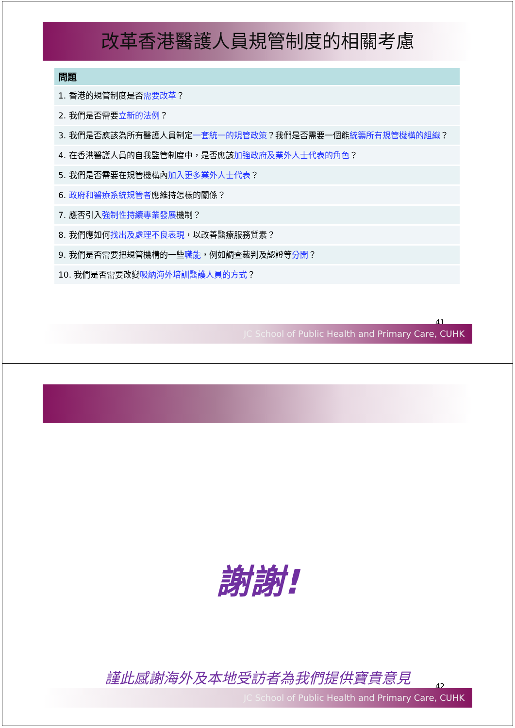改革香港醫護人員規管制度的相關考慮
| 問題 |
| --- |
| 1. 香港的規管制度是否 需要改革 ？ |
| 2. 我們是否需要 立新的法例 ？ |
| 3. 我們是否應該為所有醫護人員制定 一套統一的規管政策 ？我們是否需要一個能 統籌所有規管機構的組織 ？ |
| 4. 在香港醫護人員的自我監管制度中，是否應該 加強政府及業外人士代表的角色 ？ |
| 5. 我們是否需要在規管機構內 加入更多業外人士代表 ？ |
| 6. 政府和醫療系統規管者 應維持怎樣的關係？ |
| 7. 應否引入 強制性持續專業發展 機制？ |
| 8. 我們應如何 找出及處理不良表現 ，以改善醫療服務質素？ |
| 9. 我們是否需要把規管機構的一些 職能 ，例如調查裁判及認證等 分開 ？ |
| 10. 我們是否需要改變 吸納海外培訓醫護人員的方式 ？ |
41
JC School of Public Health and Primary Care, CUHK
謝謝!
謹此感謝海外及本地受訪者為我們提供寶貴意見
42
JC School of Public Health and Primary Care, CUHK